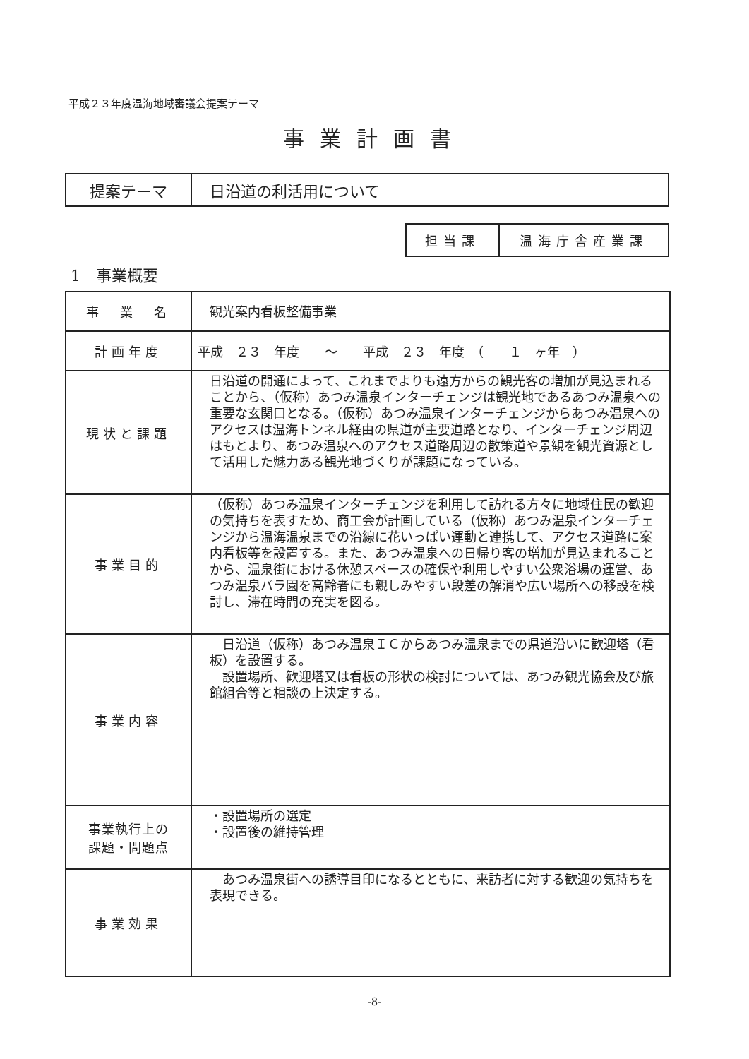平成２３年度温海地域審議会提案テーマ
事業計画書
| 提案テーマ | 日沿道の利活用について |
| 担当課 | 温海庁舎産業課 |
1　事業概要
| 事 業 名 | 観光案内看板整備事業 |
| 計画年度 | 平成 ２３ 年度 ～ 平成 ２３ 年度 （ １ ヶ年 ） |
| 現状と課題 | 日沿道の開通によって、これまでよりも遠方からの観光客の増加が見込まれることから、（仮称）あつみ温泉インターチェンジは観光地であるあつみ温泉への重要な玄関口となる。（仮称）あつみ温泉インターチェンジからあつみ温泉へのアクセスは温海トンネル経由の県道が主要道路となり、インターチェンジ周辺はもとより、あつみ温泉へのアクセス道路周辺の散策道や景観を観光資源として活用した魅力ある観光地づくりが課題になっている。 |
| 事業目的 | （仮称）あつみ温泉インターチェンジを利用して訪れる方々に地域住民の歓迎の気持ちを表すため、商工会が計画している（仮称）あつみ温泉インターチェンジから温海温泉までの沿線に花いっぱい運動と連携して、アクセス道路に案内看板等を設置する。また、あつみ温泉への日帰り客の増加が見込まれることから、温泉街における休憩スペースの確保や利用しやすい公衆浴場の運営、あつみ温泉バラ園を高齢者にも親しみやすい段差の解消や広い場所への移設を検討し、滞在時間の充実を図る。 |
| 事業内容 | 日沿道（仮称）あつみ温泉ＩＣからあつみ温泉までの県道沿いに歓迎塔（看板）を設置する。 設置場所、歓迎塔又は看板の形状の検討については、あつみ観光協会及び旅館組合等と相談の上決定する。 |
| 事業執行上の 課題・問題点 | ・設置場所の選定 ・設置後の維持管理 |
| 事業効果 | あつみ温泉街への誘導目印になるとともに、来訪者に対する歓迎の気持ちを表現できる。 |
-8-